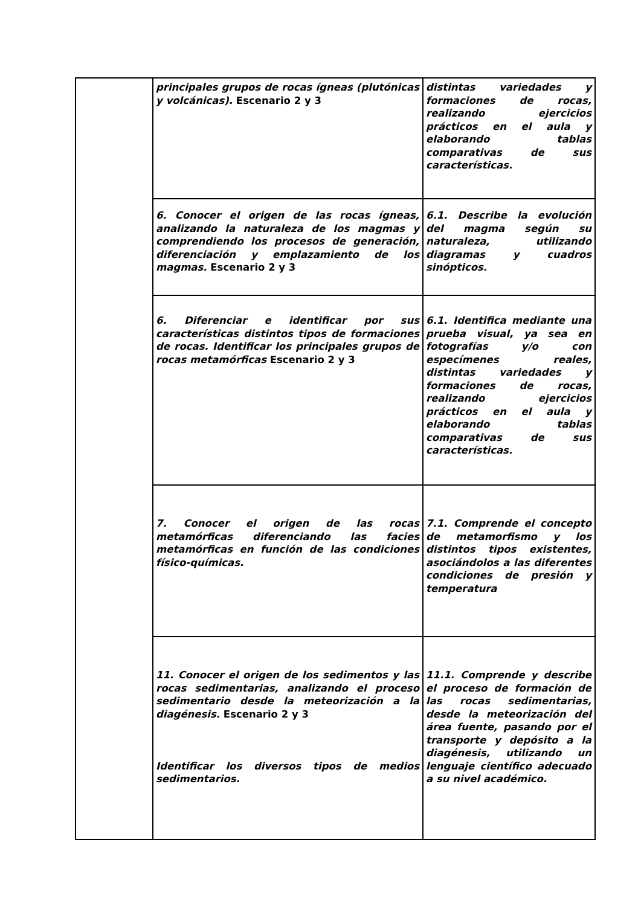| | principales grupos de rocas ígneas (plutónicas y volcánicas). Escenario 2 y 3 | distintas variedades y formaciones de rocas, realizando ejercicios prácticos en el aula y elaborando tablas comparativas de sus características. |
| | 6. Conocer el origen de las rocas ígneas, analizando la naturaleza de los magmas y comprendiendo los procesos de generación, diferenciación y emplazamiento de los magmas. Escenario 2 y 3 | 6.1. Describe la evolución del magma según su naturaleza, utilizando diagramas y cuadros sinópticos. |
| | 6. Diferenciar e identificar por sus características distintos tipos de formaciones de rocas. Identificar los principales grupos de rocas metamórficas Escenario 2 y 3 | 6.1. Identifica mediante una prueba visual, ya sea en fotografías y/o con especímenes reales, distintas variedades y formaciones de rocas, realizando ejercicios prácticos en el aula y elaborando tablas comparativas de sus características. |
| | 7. Conocer el origen de las rocas metamórficas diferenciando las facies metamórficas en función de las condiciones físico-químicas. | 7.1. Comprende el concepto de metamorfismo y los distintos tipos existentes, asociándolos a las diferentes condiciones de presión y temperatura |
| | 11. Conocer el origen de los sedimentos y las rocas sedimentarias, analizando el proceso sedimentario desde la meteorización a la diagénesis. Escenario 2 y 3 Identificar los diversos tipos de medios sedimentarios. | 11.1. Comprende y describe el proceso de formación de las rocas sedimentarias, desde la meteorización del área fuente, pasando por el transporte y depósito a la diagénesis, utilizando un lenguaje científico adecuado a su nivel académico. |